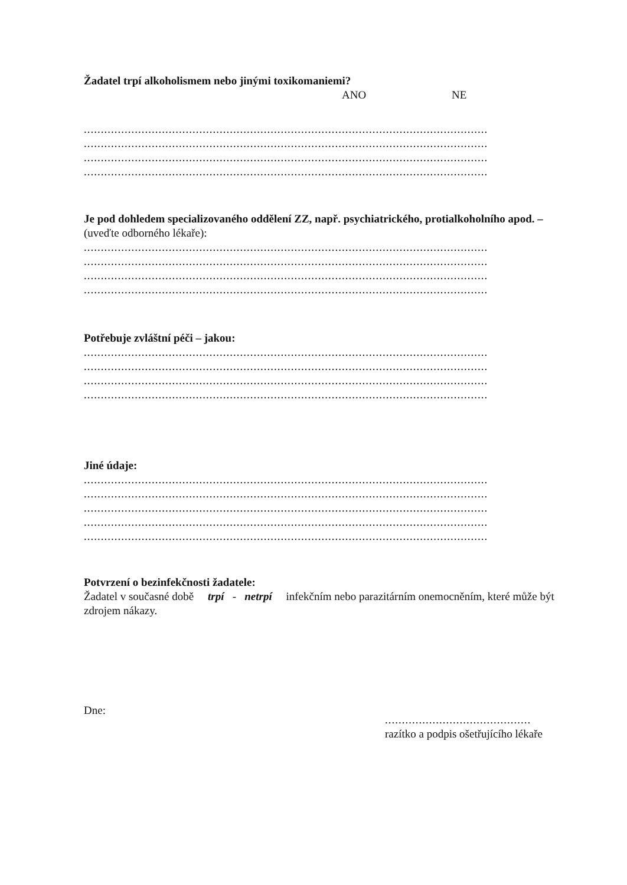Žadatel trpí alkoholismem nebo jinými toxikomaniemi?
ANO NE
.......................................................................................................................
.......................................................................................................................
.......................................................................................................................
.......................................................................................................................
Je pod dohledem specializovaného oddělení ZZ, např. psychiatrického, protialkoholního apod. – (uveďte odborného lékaře):
.......................................................................................................................
.......................................................................................................................
.......................................................................................................................
.......................................................................................................................
Potřebuje zvláštní péči – jakou:
.......................................................................................................................
.......................................................................................................................
.......................................................................................................................
.......................................................................................................................
Jiné údaje:
.......................................................................................................................
.......................................................................................................................
.......................................................................................................................
.......................................................................................................................
.......................................................................................................................
Potvrzení o bezinfekčnosti žadatele:
Žadatel v současné době trpí - netrpí infekčním nebo parazitárním onemocněním, které může být zdrojem nákazy.
Dne:
...........................................
razítko a podpis ošetřujícího lékaře